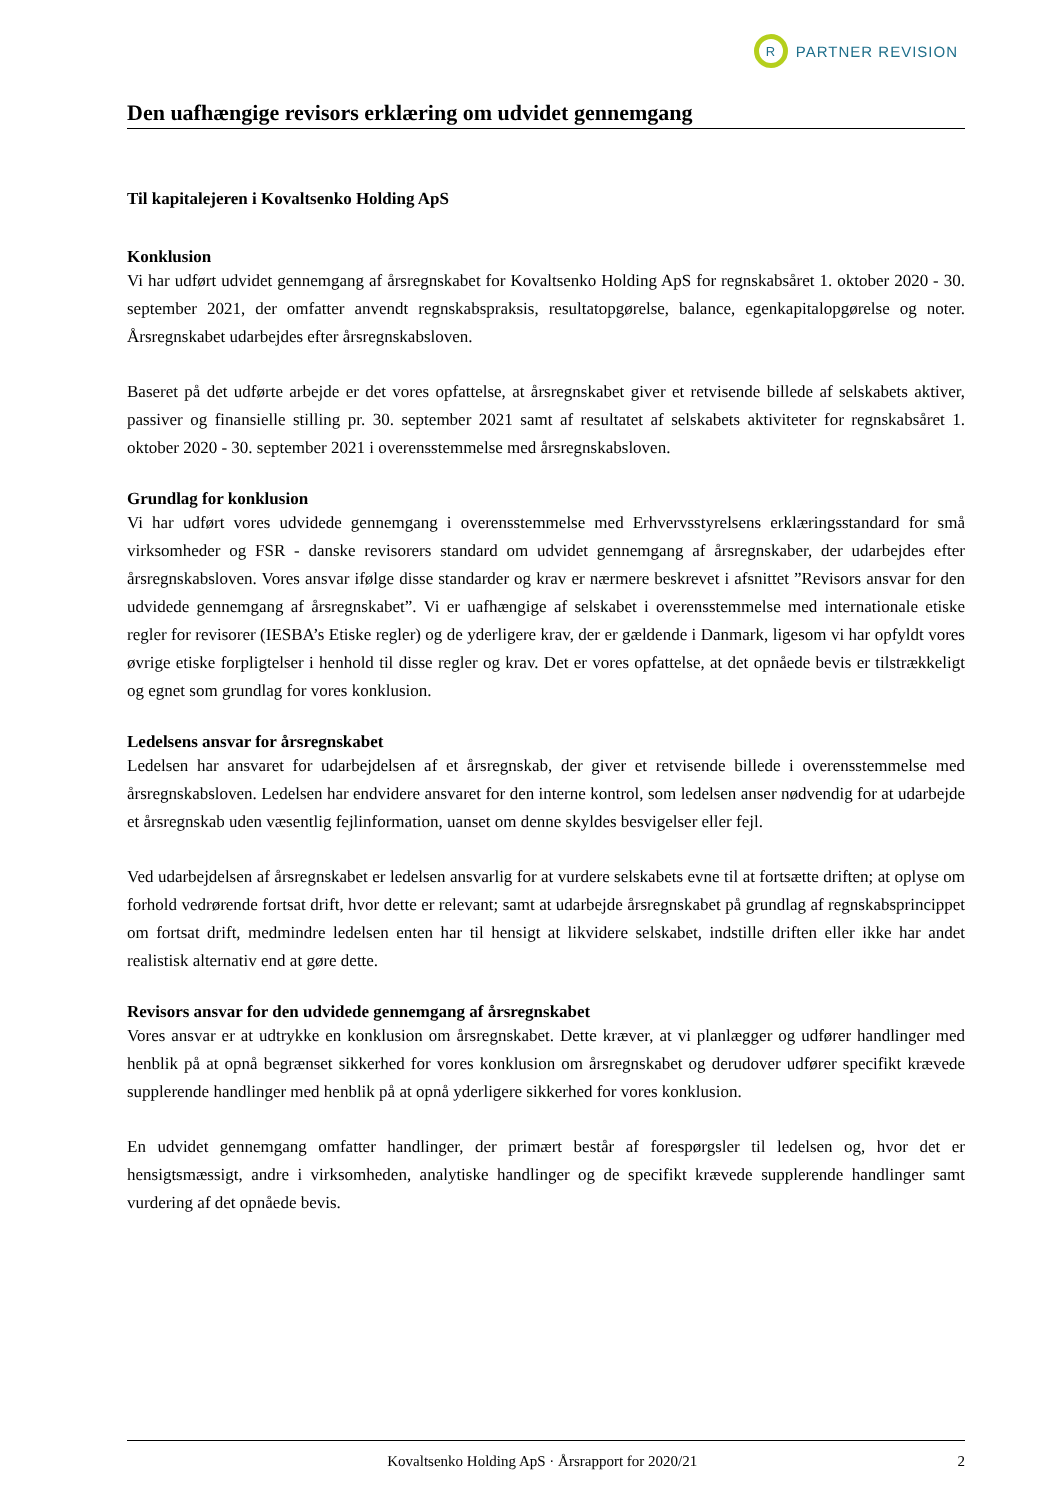R
PARTNER REVISION
Den uafhængige revisors erklæring om udvidet gennemgang
Til kapitalejeren i Kovaltsenko Holding ApS
Konklusion
Vi har udført udvidet gennemgang af årsregnskabet for Kovaltsenko Holding ApS for regnskabsåret 1. oktober 2020 - 30. september 2021, der omfatter anvendt regnskabspraksis, resultatopgørelse, balance, egenkapitalopgørelse og noter. Årsregnskabet udarbejdes efter årsregnskabsloven.
Baseret på det udførte arbejde er det vores opfattelse, at årsregnskabet giver et retvisende billede af selskabets aktiver, passiver og finansielle stilling pr. 30. september 2021 samt af resultatet af selskabets aktiviteter for regnskabsåret 1. oktober 2020 - 30. september 2021 i overensstemmelse med årsregnskabsloven.
Grundlag for konklusion
Vi har udført vores udvidede gennemgang i overensstemmelse med Erhvervsstyrelsens erklæringsstandard for små virksomheder og FSR - danske revisorers standard om udvidet gennemgang af årsregnskaber, der udarbejdes efter årsregnskabsloven. Vores ansvar ifølge disse standarder og krav er nærmere beskrevet i afsnittet ”Revisors ansvar for den udvidede gennemgang af årsregnskabet”. Vi er uafhængige af selskabet i overensstemmelse med internationale etiske regler for revisorer (IESBA’s Etiske regler) og de yderligere krav, der er gældende i Danmark, ligesom vi har opfyldt vores øvrige etiske forpligtelser i henhold til disse regler og krav. Det er vores opfattelse, at det opnåede bevis er tilstrækkeligt og egnet som grundlag for vores konklusion.
Ledelsens ansvar for årsregnskabet
Ledelsen har ansvaret for udarbejdelsen af et årsregnskab, der giver et retvisende billede i overensstemmelse med årsregnskabsloven. Ledelsen har endvidere ansvaret for den interne kontrol, som ledelsen anser nødvendig for at udarbejde et årsregnskab uden væsentlig fejlinformation, uanset om denne skyldes besvigelser eller fejl.
Ved udarbejdelsen af årsregnskabet er ledelsen ansvarlig for at vurdere selskabets evne til at fortsætte driften; at oplyse om forhold vedrørende fortsat drift, hvor dette er relevant; samt at udarbejde årsregnskabet på grundlag af regnskabsprincippet om fortsat drift, medmindre ledelsen enten har til hensigt at likvidere selskabet, indstille driften eller ikke har andet realistisk alternativ end at gøre dette.
Revisors ansvar for den udvidede gennemgang af årsregnskabet
Vores ansvar er at udtrykke en konklusion om årsregnskabet. Dette kræver, at vi planlægger og udfører handlinger med henblik på at opnå begrænset sikkerhed for vores konklusion om årsregnskabet og derudover udfører specifikt krævede supplerende handlinger med henblik på at opnå yderligere sikkerhed for vores konklusion.
En udvidet gennemgang omfatter handlinger, der primært består af forespørgsler til ledelsen og, hvor det er hensigtsmæssigt, andre i virksomheden, analytiske handlinger og de specifikt krævede supplerende handlinger samt vurdering af det opnåede bevis.
Kovaltsenko Holding ApS · Årsrapport for 2020/21 2